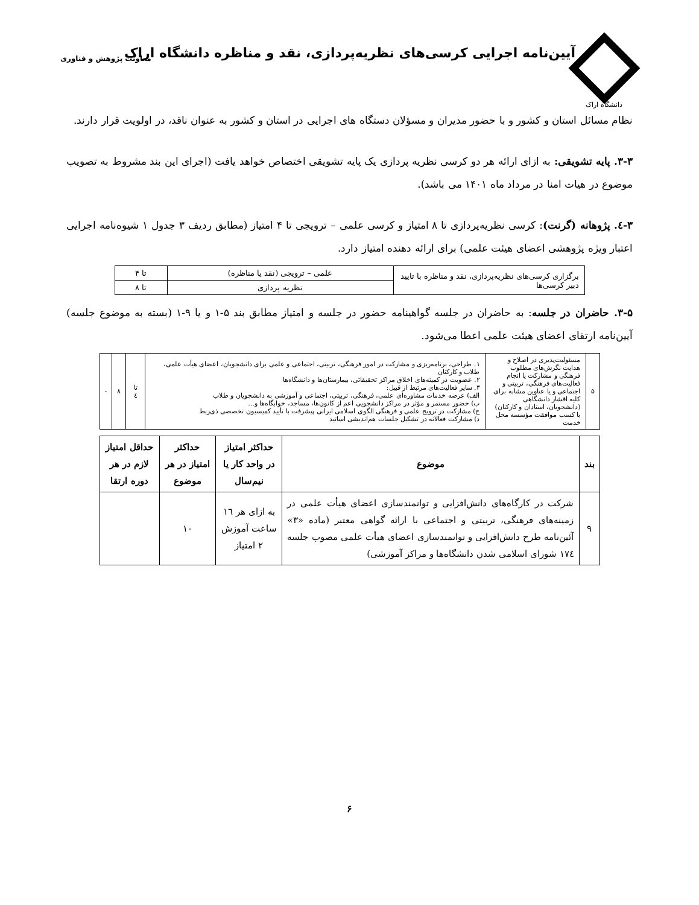دانشگاه اراک
آیین‌نامه اجرایی کرسی‌های نظریه‌پردازی، نقد و مناظره دانشگاه اراک
معاونت پژوهش و فناوری
نظام مسائل استان و کشور و با حضور مدیران و مسؤلان دستگاه های اجرایی در استان و کشور به عنوان ناقد، در اولویت قرار دارند.
۳-۳. پایه تشویقی: به ازای ارائه هر دو کرسی نظریه پردازی یک پایه تشویقی اختصاص خواهد یافت (اجرای این بند مشروط به تصویب موضوع در هیات امنا در مرداد ماه ۱۴۰۱ می باشد).
۳-٤. پژوهانه (گرنت): کرسی نظریه‌پردازی تا ۸ امتیاز و کرسی علمی – ترویجی تا ۴ امتیاز (مطابق ردیف ۳ جدول ۱ شیوه‌نامه اجرایی اعتبار ویژه پژوهشی اعضای هیئت علمی) برای ارائه دهنده امتیاز دارد.
| برگزاری کرسی‌های نظریه‌پردازی، نقد و مناظره با تایید دبیر کرسی‌ها | علمی – ترویجی (نقد یا مناظره) | تا ۴ |
| | نظریه پردازی | تا ۸ |
۳-۵. حاضران در جلسه: به حاضران در جلسه گواهینامه حضور در جلسه و امتیاز مطابق بند ۵-۱ و یا ۹-۱ (بسته به موضوع جلسه) آیین‌نامه ارتقای اعضای هیئت علمی اعطا می‌شود.
| ۵ | مسئولیت‌پذیری در اصلاح و هدایت نگرش‌های مطلوب فرهنگی و مشارکت یا انجام فعالیت‌های فرهنگی، تربیتی و اجتماعی و یا عناوین مشابه برای کلیه اقشار دانشگاهی (دانشجویان، استادان و کارکنان) با کسب موافقت مؤسسه محل خدمت | ۱. طراحی، برنامه‌ریزی و مشارکت در امور فرهنگی، تربیتی، اجتماعی و علمی برای دانشجویان، اعضای هیأت علمی، طلاب و کارکنان ۲. عضویت در کمیته‌های اخلاق مراکز تحقیقاتی، بیمارستان‌ها و دانشگاه‌ها ۳. سایر فعالیت‌های مرتبط از قبیل: الف) عرضه خدمات مشاوره‌ای علمی، فرهنگی، تربیتی، اجتماعی و آموزشی به دانشجویان و طلاب ب) حضور مستمر و مؤثر در مراکز دانشجویی اعم از کانون‌ها، مساجد، خوابگاه‌ها و... ج) مشارکت در ترویج علمی و فرهنگی الگوی اسلامی ایرانی پیشرفت با تأیید کمیسیون تخصصی ذی‌ربط د) مشارکت فعالانه در تشکیل جلسات هم‌اندیشی اساتید | تا ٤ | ۸ | - |
| بند | موضوع | حداکثر امتیاز در واحد کار یا نیم‌سال | حداکثر امتیاز در هر موضوع | حداقل امتیاز لازم در هر دوره ارتقا |
| --- | --- | --- | --- | --- |
| ۹ | شرکت در کارگاه‌های دانش‌افزایی و توانمندسازی اعضای هیأت علمی در زمینه‌های فرهنگی، تربیتی و اجتماعی با ارائه گواهی معتبر (ماده «۳» آئین‌نامه طرح دانش‌افزایی و توانمندسازی اعضای هیأت علمی مصوب جلسه ۱۷٤ شورای اسلامی شدن دانشگاه‌ها و مراکز آموزشی) | به ازای هر ۱٦ ساعت آموزش ۲ امتیاز | ۱۰ | |
۶